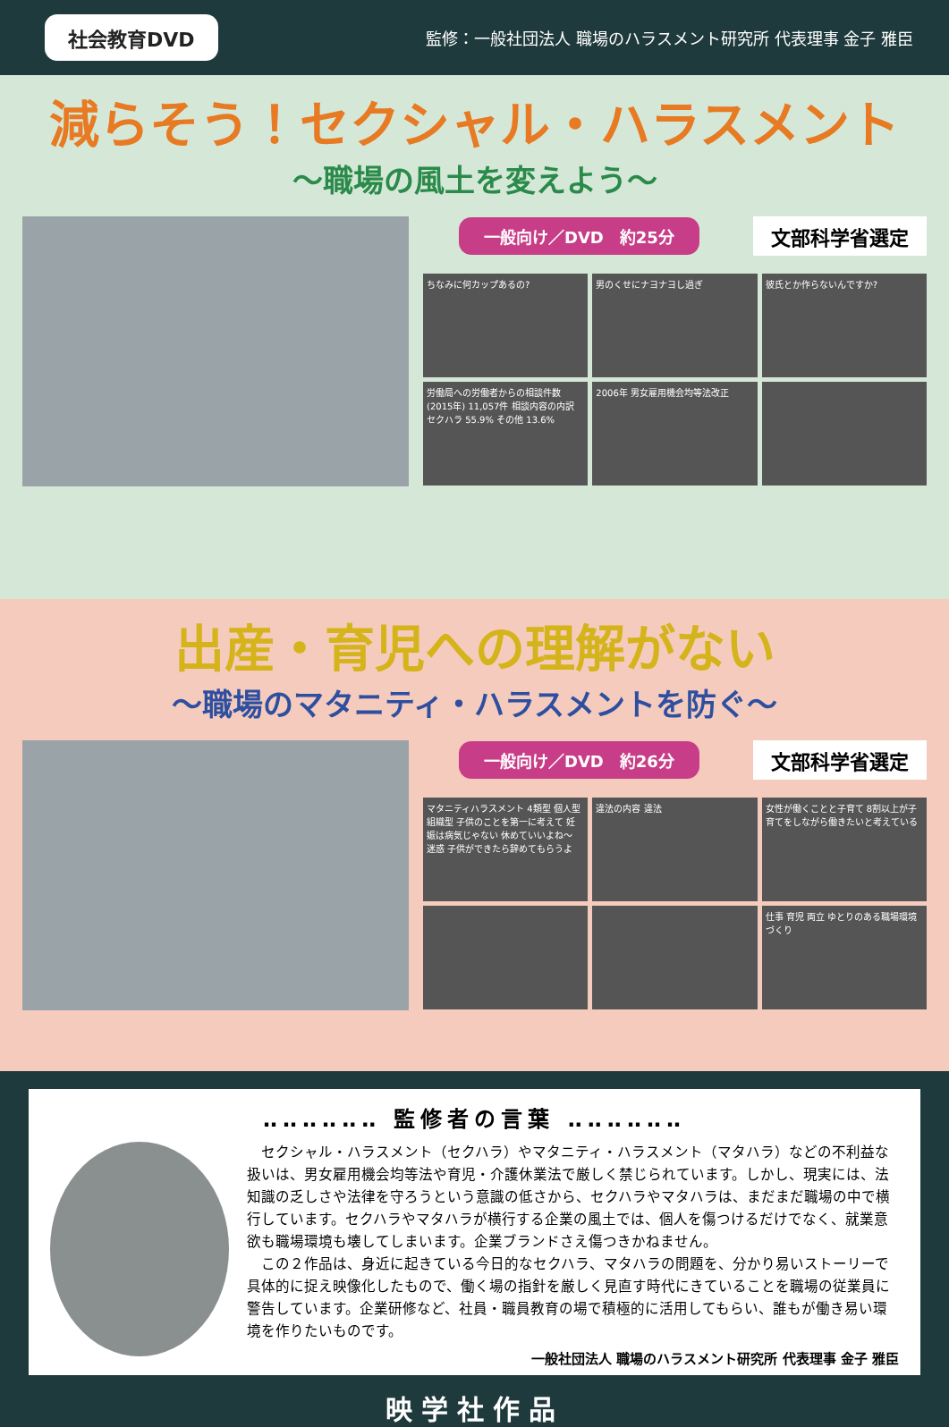社会教育DVD 監修：一般社団法人 職場のハラスメント研究所 代表理事 金子 雅臣
減らそう！セクシャル・ハラスメント
～職場の風土を変えよう～
一般向け／DVD　約25分 文部科学省選定
ちなみに何カップあるの?
男のくせにナヨナヨし過ぎ
彼氏とか作らないんですか?
労働局への労働者からの相談件数(2015年) 11,057件 相談内容の内訳 セクハラ 55.9% その他 13.6%
2006年 男女雇用機会均等法改正
出産・育児への理解がない
～職場のマタニティ・ハラスメントを防ぐ～
一般向け／DVD　約26分 文部科学省選定
マタニティハラスメント 4類型 個人型 組織型 子供のことを第一に考えて 妊娠は病気じゃない 休めていいよね～ 迷惑 子供ができたら辞めてもらうよ
違法の内容 違法
女性が働くことと子育て 8割以上が子育てをしながら働きたいと考えている
仕事 育児 両立 ゆとりのある職場環境づくり
‥‥‥‥‥‥ 監修者の言葉 ‥‥‥‥‥‥
セクシャル・ハラスメント（セクハラ）やマタニティ・ハラスメント（マタハラ）などの不利益な扱いは、男女雇用機会均等法や育児・介護休業法で厳しく禁じられています。しかし、現実には、法知識の乏しさや法律を守ろうという意識の低さから、セクハラやマタハラは、まだまだ職場の中で横行しています。セクハラやマタハラが横行する企業の風土では、個人を傷つけるだけでなく、就業意欲も職場環境も壊してしまいます。企業ブランドさえ傷つきかねません。
この２作品は、身近に起きている今日的なセクハラ、マタハラの問題を、分かり易いストーリーで具体的に捉え映像化したもので、働く場の指針を厳しく見直す時代にきていることを職場の従業員に警告しています。企業研修など、社員・職員教育の場で積極的に活用してもらい、誰もが働き易い環境を作りたいものです。
一般社団法人 職場のハラスメント研究所 代表理事 金子 雅臣
映学社作品